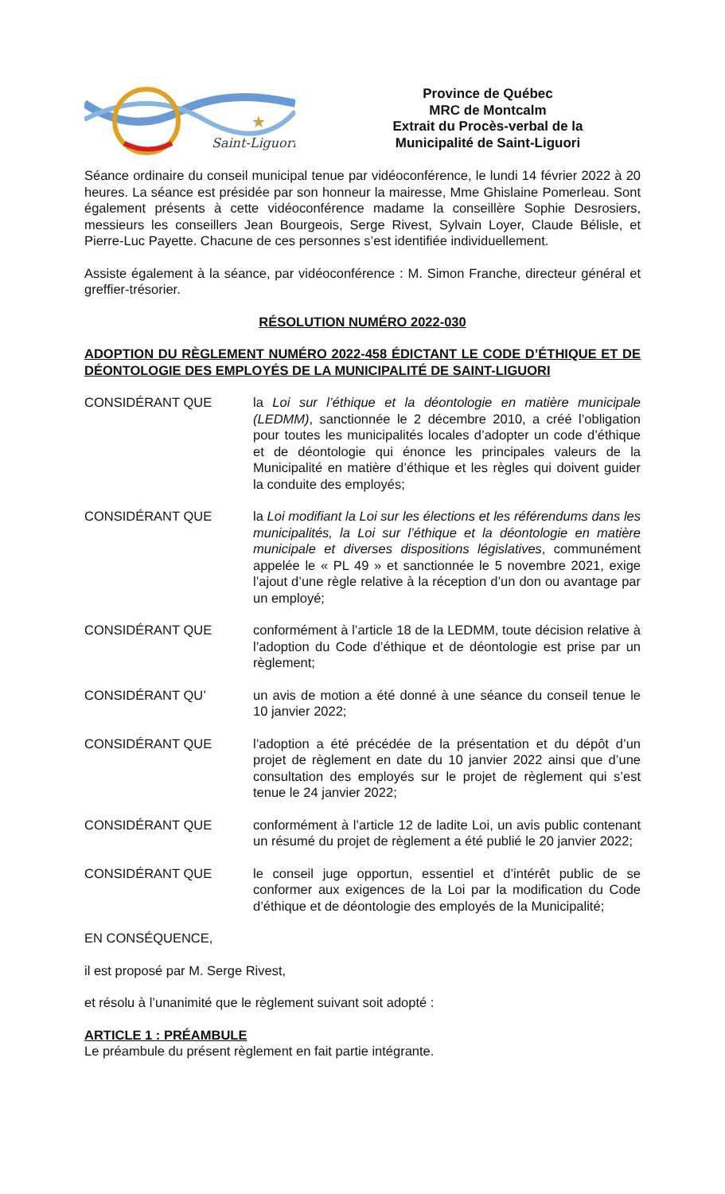★
Saint-Liguori
Province de Québec
MRC de Montcalm
Extrait du Procès-verbal de la
Municipalité de Saint-Liguori
Séance ordinaire du conseil municipal tenue par vidéoconférence, le lundi 14 février 2022 à 20 heures. La séance est présidée par son honneur la mairesse, Mme Ghislaine Pomerleau. Sont également présents à cette vidéoconférence madame la conseillère Sophie Desrosiers, messieurs les conseillers Jean Bourgeois, Serge Rivest, Sylvain Loyer, Claude Bélisle, et Pierre-Luc Payette. Chacune de ces personnes s’est identifiée individuellement.
Assiste également à la séance, par vidéoconférence : M. Simon Franche, directeur général et greffier-trésorier.
RÉSOLUTION NUMÉRO 2022-030
ADOPTION DU RÈGLEMENT NUMÉRO 2022-458 ÉDICTANT LE CODE D’ÉTHIQUE ET DE DÉONTOLOGIE DES EMPLOYÉS DE LA MUNICIPALITÉ DE SAINT-LIGUORI
CONSIDÉRANT QUE la Loi sur l’éthique et la déontologie en matière municipale (LEDMM), sanctionnée le 2 décembre 2010, a créé l’obligation pour toutes les municipalités locales d’adopter un code d’éthique et de déontologie qui énonce les principales valeurs de la Municipalité en matière d’éthique et les règles qui doivent guider la conduite des employés;
CONSIDÉRANT QUE la Loi modifiant la Loi sur les élections et les référendums dans les municipalités, la Loi sur l’éthique et la déontologie en matière municipale et diverses dispositions législatives, communément appelée le « PL 49 » et sanctionnée le 5 novembre 2021, exige l’ajout d’une règle relative à la réception d’un don ou avantage par un employé;
CONSIDÉRANT QUE conformément à l’article 18 de la LEDMM, toute décision relative à l’adoption du Code d’éthique et de déontologie est prise par un règlement;
CONSIDÉRANT QU’ un avis de motion a été donné à une séance du conseil tenue le 10 janvier 2022;
CONSIDÉRANT QUE l’adoption a été précédée de la présentation et du dépôt d’un projet de règlement en date du 10 janvier 2022 ainsi que d’une consultation des employés sur le projet de règlement qui s’est tenue le 24 janvier 2022;
CONSIDÉRANT QUE conformément à l’article 12 de ladite Loi, un avis public contenant un résumé du projet de règlement a été publié le 20 janvier 2022;
CONSIDÉRANT QUE le conseil juge opportun, essentiel et d’intérêt public de se conformer aux exigences de la Loi par la modification du Code d’éthique et de déontologie des employés de la Municipalité;
EN CONSÉQUENCE,
il est proposé par M. Serge Rivest,
et résolu à l’unanimité que le règlement suivant soit adopté :
ARTICLE 1 : PRÉAMBULE
Le préambule du présent règlement en fait partie intégrante.